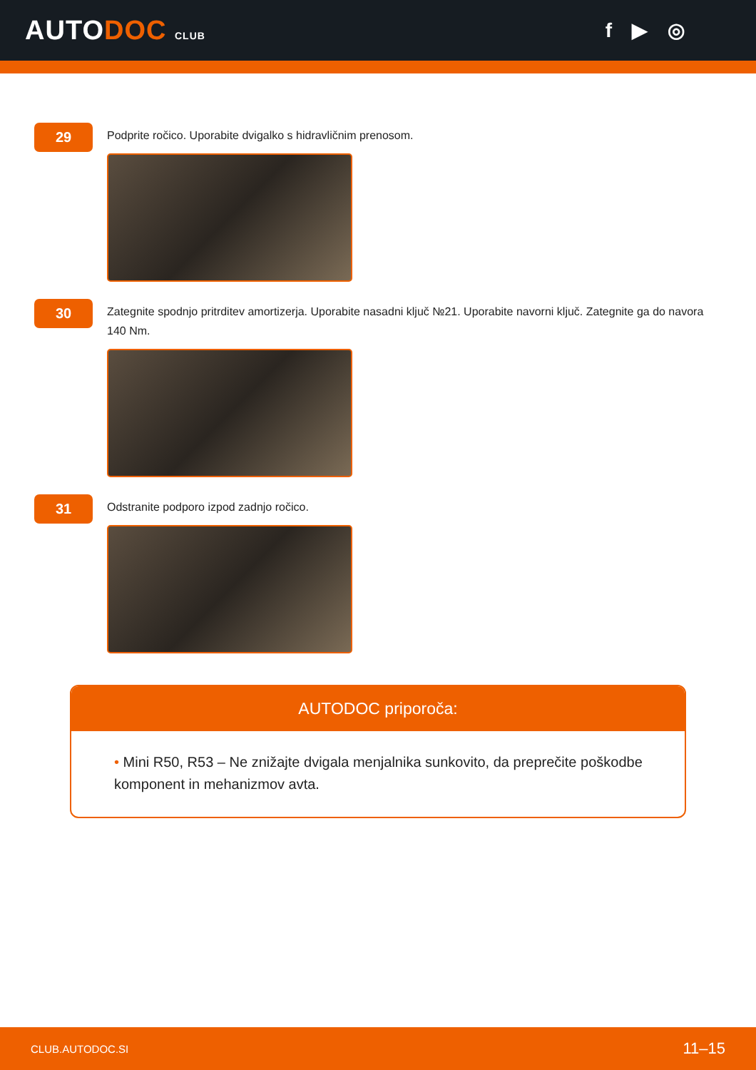AUTODOC CLUB
f ▶ ◎
29
Podprite ročico. Uporabite dvigalko s hidravličnim prenosom.
30
Zategnite spodnjo pritrditev amortizerja. Uporabite nasadni ključ №21. Uporabite navorni ključ. Zategnite ga do navora 140 Nm.
31
Odstranite podporo izpod zadnjo ročico.
AUTODOC priporoča:
• Mini R50, R53 – Ne znižajte dvigala menjalnika sunkovito, da preprečite poškodbe komponent in mehanizmov avta.
CLUB.AUTODOC.SI 11–15